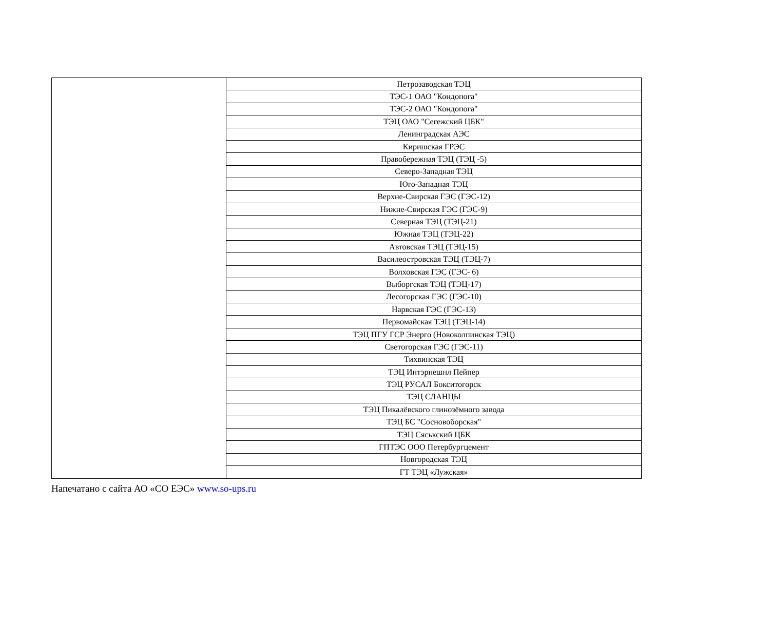| | Петрозаводская ТЭЦ |
| | ТЭС-1 ОАО "Кондопога" |
| | ТЭС-2 ОАО "Кондопога" |
| | ТЭЦ ОАО "Сегежский ЦБК" |
| | Ленинградская АЭС |
| | Киришская ГРЭС |
| | Правобережная ТЭЦ (ТЭЦ -5) |
| | Северо-Западная ТЭЦ |
| | Юго-Западная ТЭЦ |
| | Верхне-Свирская ГЭС (ГЭС-12) |
| | Нижне-Свирская ГЭС (ГЭС-9) |
| | Северная ТЭЦ (ТЭЦ-21) |
| | Южная ТЭЦ (ТЭЦ-22) |
| | Автовская ТЭЦ (ТЭЦ-15) |
| | Василеостровская ТЭЦ (ТЭЦ-7) |
| | Волховская ГЭС (ГЭС- 6) |
| | Выборгская ТЭЦ (ТЭЦ-17) |
| | Лесогорская ГЭС (ГЭС-10) |
| | Нарвская ГЭС (ГЭС-13) |
| | Первомайская ТЭЦ (ТЭЦ-14) |
| | ТЭЦ ПГУ ГСР Энерго (Новоколпинская ТЭЦ) |
| | Светогорская ГЭС (ГЭС-11) |
| | Тихвинская ТЭЦ |
| | ТЭЦ Интэрнешнл Пейпер |
| | ТЭЦ РУСАЛ Бокситогорск |
| | ТЭЦ СЛАНЦЫ |
| | ТЭЦ Пикалёвского глинозёмного завода |
| | ТЭЦ БС "Сосновоборская" |
| | ТЭЦ Сяськский ЦБК |
| | ГПТЭС ООО Петербургцемент |
| | Новгородская ТЭЦ |
| | ГТ ТЭЦ «Лужская» |
Напечатано с сайта АО «СО ЕЭС» www.so-ups.ru